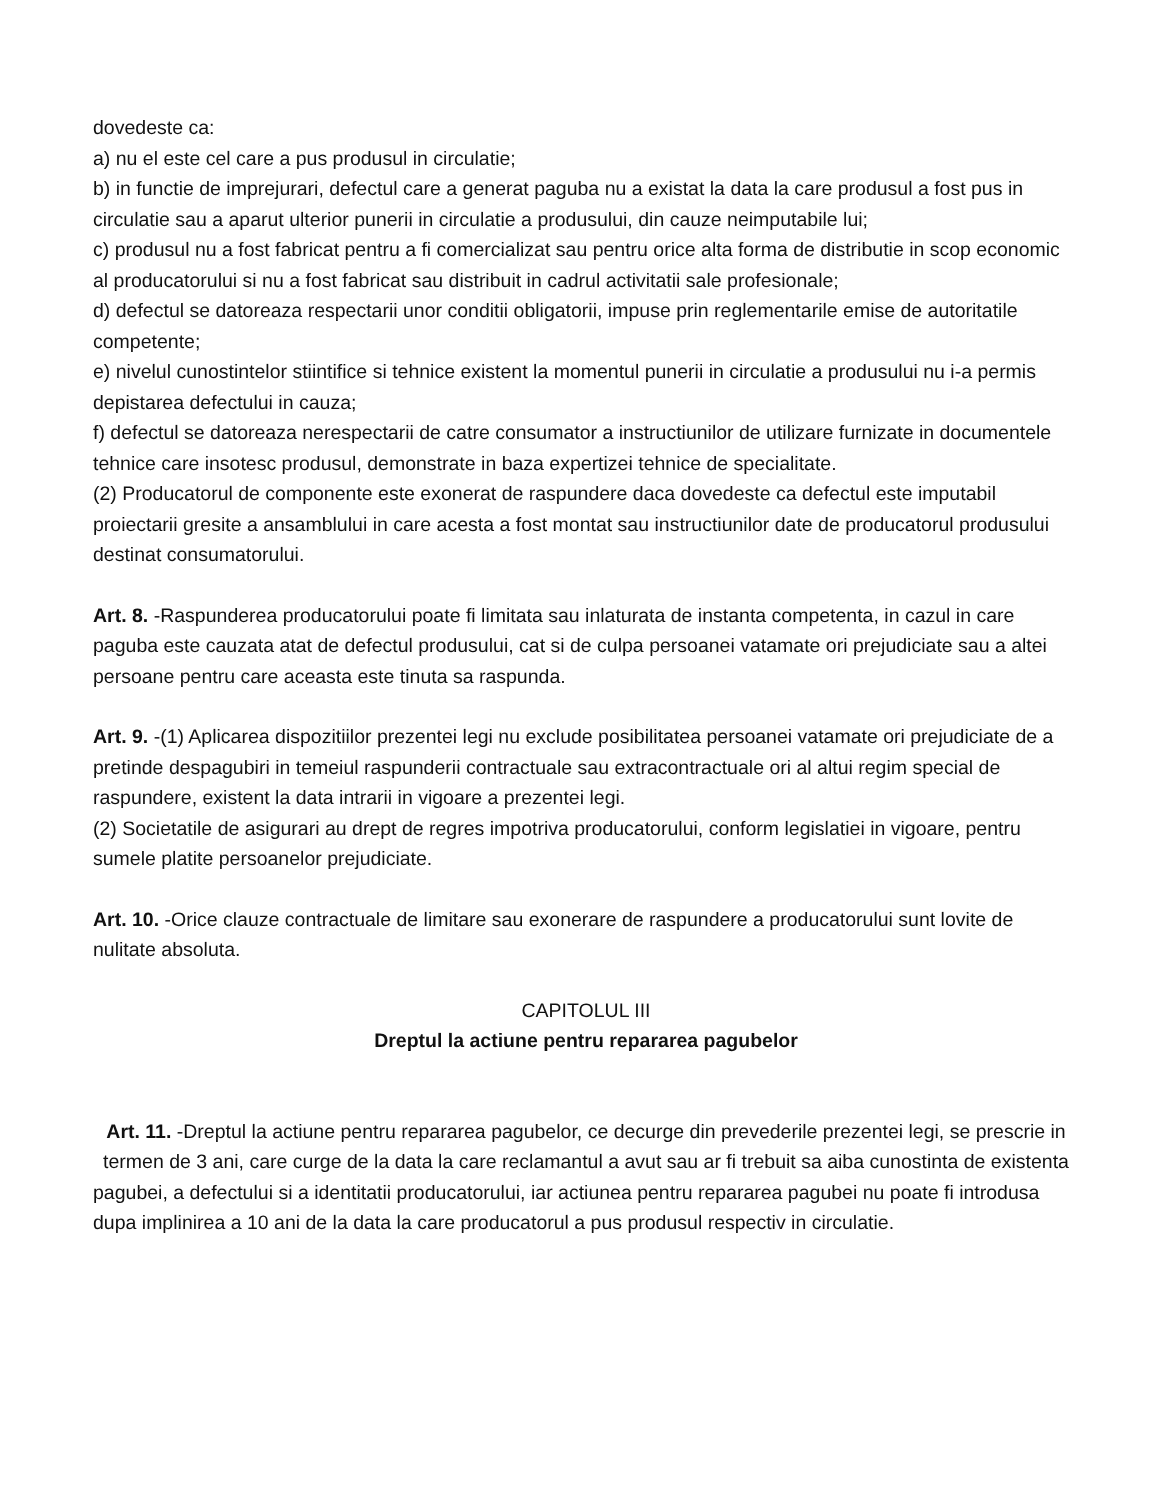dovedeste ca:
a) nu el este cel care a pus produsul in circulatie;
b) in functie de imprejurari, defectul care a generat paguba nu a existat la data la care produsul a fost pus in circulatie sau a aparut ulterior punerii in circulatie a produsului, din cauze neimputabile lui;
c) produsul nu a fost fabricat pentru a fi comercializat sau pentru orice alta forma de distributie in scop economic al producatorului si nu a fost fabricat sau distribuit in cadrul activitatii sale profesionale;
d) defectul se datoreaza respectarii unor conditii obligatorii, impuse prin reglementarile emise de autoritatile competente;
e) nivelul cunostintelor stiintifice si tehnice existent la momentul punerii in circulatie a produsului nu i-a permis depistarea defectului in cauza;
f) defectul se datoreaza nerespectarii de catre consumator a instructiunilor de utilizare furnizate in documentele tehnice care insotesc produsul, demonstrate in baza expertizei tehnice de specialitate.
(2) Producatorul de componente este exonerat de raspundere daca dovedeste ca defectul este imputabil proiectarii gresite a ansamblului in care acesta a fost montat sau instructiunilor date de producatorul produsului destinat consumatorului.
Art. 8. -Raspunderea producatorului poate fi limitata sau inlaturata de instanta competenta, in cazul in care paguba este cauzata atat de defectul produsului, cat si de culpa persoanei vatamate ori prejudiciate sau a altei persoane pentru care aceasta este tinuta sa raspunda.
Art. 9. -(1) Aplicarea dispozitiilor prezentei legi nu exclude posibilitatea persoanei vatamate ori prejudiciate de a pretinde despagubiri in temeiul raspunderii contractuale sau extracontractuale ori al altui regim special de raspundere, existent la data intrarii in vigoare a prezentei legi.
(2) Societatile de asigurari au drept de regres impotriva producatorului, conform legislatiei in vigoare, pentru sumele platite persoanelor prejudiciate.
Art. 10. -Orice clauze contractuale de limitare sau exonerare de raspundere a producatorului sunt lovite de nulitate absoluta.
CAPITOLUL III
Dreptul la actiune pentru repararea pagubelor
Art. 11. -Dreptul la actiune pentru repararea pagubelor, ce decurge din prevederile prezentei legi, se prescrie in termen de 3 ani, care curge de la data la care reclamantul a avut sau ar fi trebuit sa aiba cunostinta de existenta
pagubei, a defectului si a identitatii producatorului, iar actiunea pentru repararea pagubei nu poate fi introdusa dupa implinirea a 10 ani de la data la care producatorul a pus produsul respectiv in circulatie.